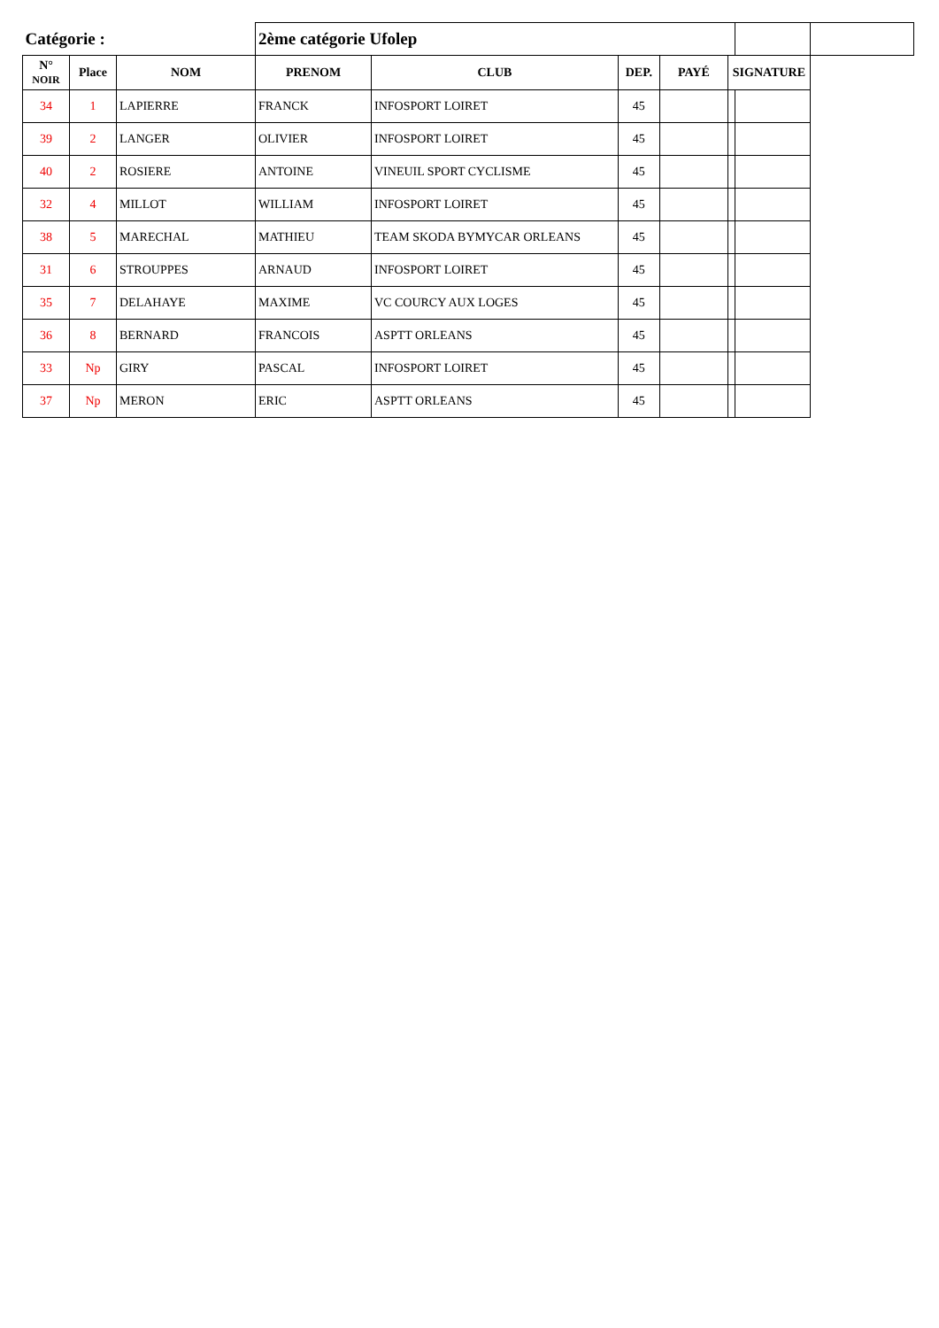| Catégorie : | | | 2ème catégorie Ufolep | | | | | | |
| N° NOIR | Place | NOM | PRENOM | CLUB | DEP. | PAYÉ | SIGNATURE | | |
| 34 | 1 | LAPIERRE | FRANCK | INFOSPORT LOIRET | 45 | | | | |
| 39 | 2 | LANGER | OLIVIER | INFOSPORT LOIRET | 45 | | | | |
| 40 | 2 | ROSIERE | ANTOINE | VINEUIL SPORT CYCLISME | 45 | | | | |
| 32 | 4 | MILLOT | WILLIAM | INFOSPORT LOIRET | 45 | | | | |
| 38 | 5 | MARECHAL | MATHIEU | TEAM SKODA BYMYCAR ORLEANS | 45 | | | | |
| 31 | 6 | STROUPPES | ARNAUD | INFOSPORT LOIRET | 45 | | | | |
| 35 | 7 | DELAHAYE | MAXIME | VC COURCY AUX LOGES | 45 | | | | |
| 36 | 8 | BERNARD | FRANCOIS | ASPTT ORLEANS | 45 | | | | |
| 33 | Np | GIRY | PASCAL | INFOSPORT LOIRET | 45 | | | | |
| 37 | Np | MERON | ERIC | ASPTT ORLEANS | 45 | | | | |